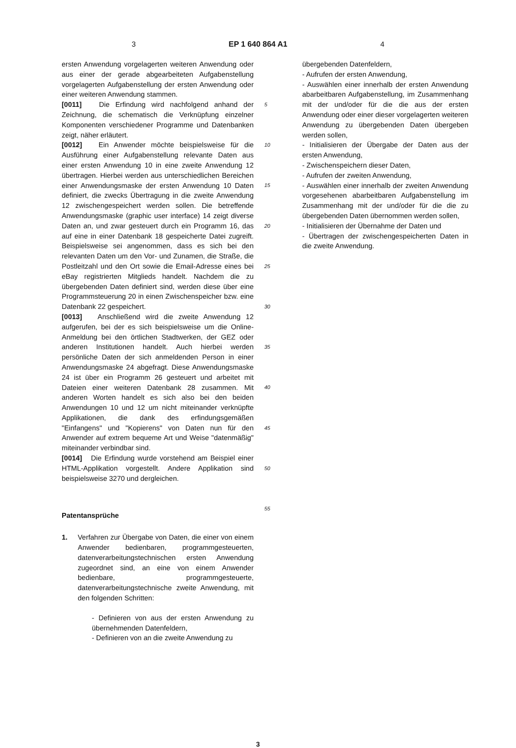3 EP 1 640 864 A1 4
ersten Anwendung vorgelagerten weiteren Anwendung oder aus einer der gerade abgearbeiteten Aufgabenstellung vorgelagerten Aufgabenstellung der ersten Anwendung oder einer weiteren Anwendung stammen.
[0011] Die Erfindung wird nachfolgend anhand der Zeichnung, die schematisch die Verknüpfung einzelner Komponenten verschiedener Programme und Datenbanken zeigt, näher erläutert.
[0012] Ein Anwender möchte beispielsweise für die Ausführung einer Aufgabenstellung relevante Daten aus einer ersten Anwendung 10 in eine zweite Anwendung 12 übertragen. Hierbei werden aus unterschiedlichen Bereichen einer Anwendungsmaske der ersten Anwendung 10 Daten definiert, die zwecks Übertragung in die zweite Anwendung 12 zwischengespeichert werden sollen. Die betreffende Anwendungsmaske (graphic user interface) 14 zeigt diverse Daten an, und zwar gesteuert durch ein Programm 16, das auf eine in einer Datenbank 18 gespeicherte Datei zugreift. Beispielsweise sei angenommen, dass es sich bei den relevanten Daten um den Vor- und Zunamen, die Straße, die Postleitzahl und den Ort sowie die Email-Adresse eines bei eBay registrierten Mitglieds handelt. Nachdem die zu übergebenden Daten definiert sind, werden diese über eine Programmsteuerung 20 in einen Zwischenspeicher bzw. eine Datenbank 22 gespeichert.
[0013] Anschließend wird die zweite Anwendung 12 aufgerufen, bei der es sich beispielsweise um die Online-Anmeldung bei den örtlichen Stadtwerken, der GEZ oder anderen Institutionen handelt. Auch hierbei werden persönliche Daten der sich anmeldenden Person in einer Anwendungsmaske 24 abgefragt. Diese Anwendungsmaske 24 ist über ein Programm 26 gesteuert und arbeitet mit Dateien einer weiteren Datenbank 28 zusammen. Mit anderen Worten handelt es sich also bei den beiden Anwendungen 10 und 12 um nicht miteinander verknüpfte Applikationen, die dank des erfindungsgemäßen "Einfangens" und "Kopierens" von Daten nun für den Anwender auf extrem bequeme Art und Weise "datenmäßig" miteinander verbindbar sind.
[0014] Die Erfindung wurde vorstehend am Beispiel einer HTML-Applikation vorgestellt. Andere Applikation sind beispielsweise 3270 und dergleichen.
Patentansprüche
1. Verfahren zur Übergabe von Daten, die einer von einem Anwender bedienbaren, programmgesteuerten, datenverarbeitungstechnischen ersten Anwendung zugeordnet sind, an eine von einem Anwender bedienbare, programmgesteuerte, datenverarbeitungstechnische zweite Anwendung, mit den folgenden Schritten:
- Definieren von aus der ersten Anwendung zu übernehmenden Datenfeldern,
- Definieren von an die zweite Anwendung zu
5
10
15
20
25
30
35
40
45
50
55
übergebenden Datenfeldern,
- Aufrufen der ersten Anwendung,
- Auswählen einer innerhalb der ersten Anwendung abarbeitbaren Aufgabenstellung, im Zusammenhang mit der und/oder für die die aus der ersten Anwendung oder einer dieser vorgelagerten weiteren Anwendung zu übergebenden Daten übergeben werden sollen,
- Initialisieren der Übergabe der Daten aus der ersten Anwendung,
- Zwischenspeichern dieser Daten,
- Aufrufen der zweiten Anwendung,
- Auswählen einer innerhalb der zweiten Anwendung vorgesehenen abarbeitbaren Aufgabenstellung im Zusammenhang mit der und/oder für die die zu übergebenden Daten übernommen werden sollen,
- Initialisieren der Übernahme der Daten und
- Übertragen der zwischengespeicherten Daten in die zweite Anwendung.
3